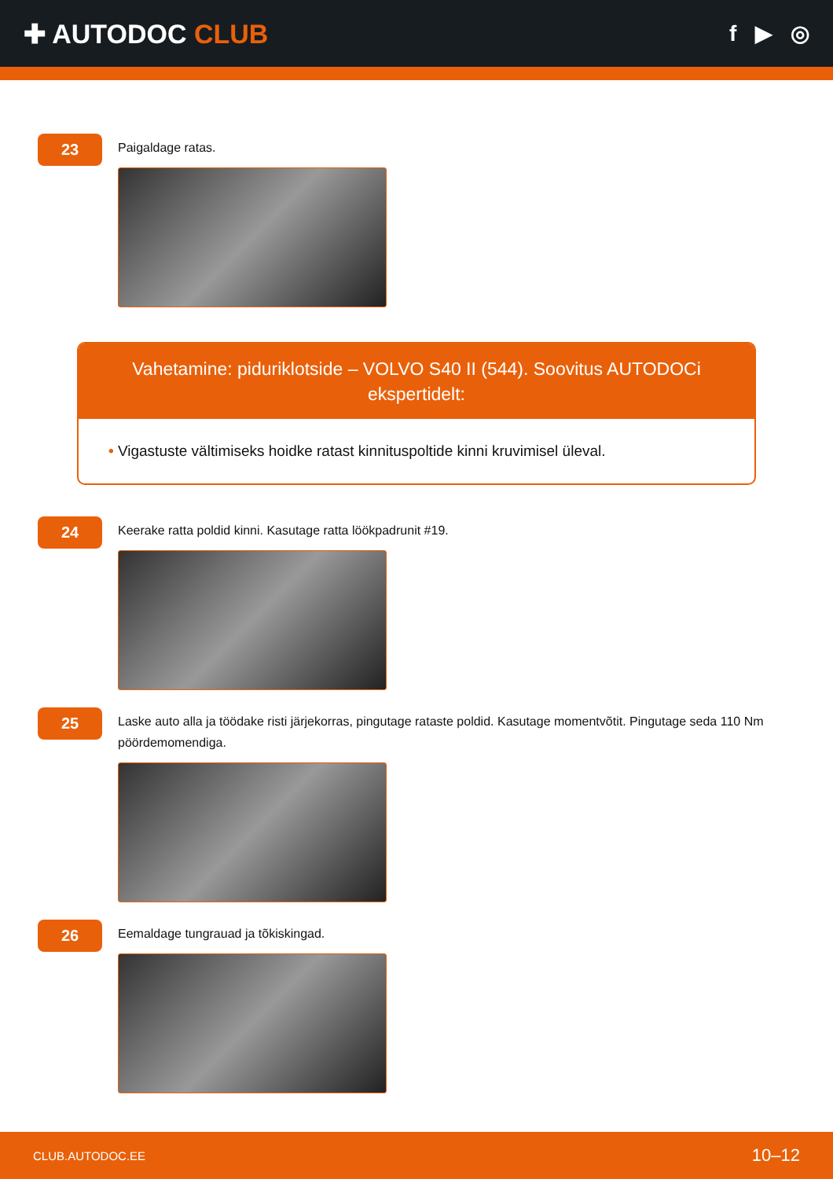✚ AUTODOC CLUB
f ▶ ◎
23
Paigaldage ratas.
Vahetamine: piduriklotside – VOLVO S40 II (544). Soovitus AUTODOCi ekspertidelt:
• Vigastuste vältimiseks hoidke ratast kinnituspoltide kinni kruvimisel üleval.
24
Keerake ratta poldid kinni. Kasutage ratta löökpadrunit #19.
25
Laske auto alla ja töödake risti järjekorras, pingutage rataste poldid. Kasutage momentvõtit. Pingutage seda 110 Nm pöördemomendiga.
26
Eemaldage tungrauad ja tõkiskingad.
CLUB.AUTODOC.EE 10–12